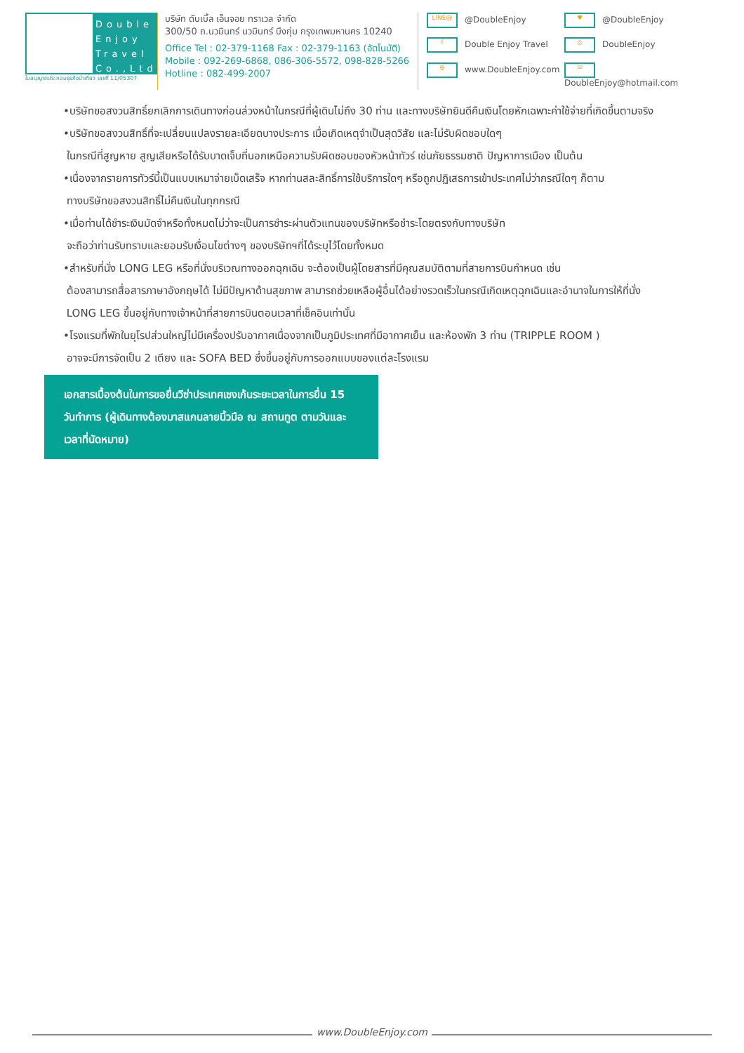Double Enjoy Travel Co.,Ltd.
ใบอนุญาตประกอบธุรกิจนำเที่ยว เลขที่ 11/05307
บริษัท ดับเบิ้ล เอ็นจอย ทราเวล จำกัด
300/50 ถ.นวมินทร์ นวมินทร์ บึงกุ่ม กรุงเทพมหานคร 10240
Office Tel : 02-379-1168 Fax : 02-379-1163 (อัตโนมัติ)
Mobile : 092-269-6868, 086-306-5572, 098-828-5266
Hotline : 082-499-2007
LINE@ @DoubleEnjoy
♥ @DoubleEnjoy
f Double Enjoy Travel
◎ DoubleEnjoy
⊕ www.DoubleEnjoy.com
✉ DoubleEnjoy@hotmail.com
•บริษัทขอสงวนสิทธิ์ยกเลิกการเดินทางก่อนล่วงหน้าในกรณีที่ผู้เดินไม่ถึง 30 ท่าน และทางบริษัทยินดีคืนเงินโดยหักเฉพาะค่าใช้จ่ายที่เกิดขึ้นตามจริง
•บริษัทขอสงวนสิทธิ์ที่จะเปลี่ยนแปลงรายละเอียดบางประการ เมื่อเกิดเหตุจำเป็นสุดวิสัย และไม่รับผิดชอบใดๆ
ในกรณีที่สูญหาย สูญเสียหรือได้รับบาดเจ็บที่นอกเหนือความรับผิดชอบของหัวหน้าทัวร์ เช่นภัยธรรมชาติ ปัญหาการเมือง เป็นต้น
•เนื่องจากรายการทัวร์นี้เป็นแบบเหมาจ่ายเบ็ดเสร็จ หากท่านสละสิทธิ์การใช้บริการใดๆ หรือถูกปฏิเสธการเข้าประเทศไม่ว่ากรณีใดๆ ก็ตาม
ทางบริษัทขอสงวนสิทธิ์ไม่คืนเงินในทุกกรณี
•เมื่อท่านได้ชำระเงินมัดจำหรือทั้งหมดไม่ว่าจะเป็นการชำระผ่านตัวแทนของบริษัทหรือชำระโดยตรงกับทางบริษัท
จะถือว่าท่านรับทราบและยอมรับเงื่อนไขต่างๆ ของบริษัทฯที่ได้ระบุไว้โดยทั้งหมด
•สำหรับที่นั่ง LONG LEG หรือที่นั่งบริเวณทางออกฉุกเฉิน จะต้องเป็นผู้โดยสารที่มีคุณสมบัติตามที่สายการบินกำหนด เช่น
ต้องสามารถสื่อสารภาษาอังกฤษได้ ไม่มีปัญหาด้านสุขภาพ สามารถช่วยเหลือผู้อื่นได้อย่างรวดเร็วในกรณีเกิดเหตุฉุกเฉินและอำนาจในการให้ที่นั่ง
LONG LEG ขึ้นอยู่กับทางเจ้าหน้าที่สายการบินตอนเวลาที่เช็คอินเท่านั้น
•โรงแรมที่พักในยุโรปส่วนใหญ่ไม่มีเครื่องปรับอากาศเนื่องจากเป็นภูมิประเทศที่มีอากาศเย็น และห้องพัก 3 ท่าน (TRIPPLE ROOM )
อาจจะมีการจัดเป็น 2 เตียง และ SOFA BED ซึ่งขึ้นอยู่กับการออกแบบของแต่ละโรงแรม
เอกสารเบื้องต้นในการขอยื่นวีซ่าประเทศเชงเก้นระยะเวลาในการยื่น 15 วันทำการ (ผู้เดินทางต้องมาสแกนลายนิ้วมือ ณ สถานทูต ตามวันและเวลาที่นัดหมาย)
www.DoubleEnjoy.com